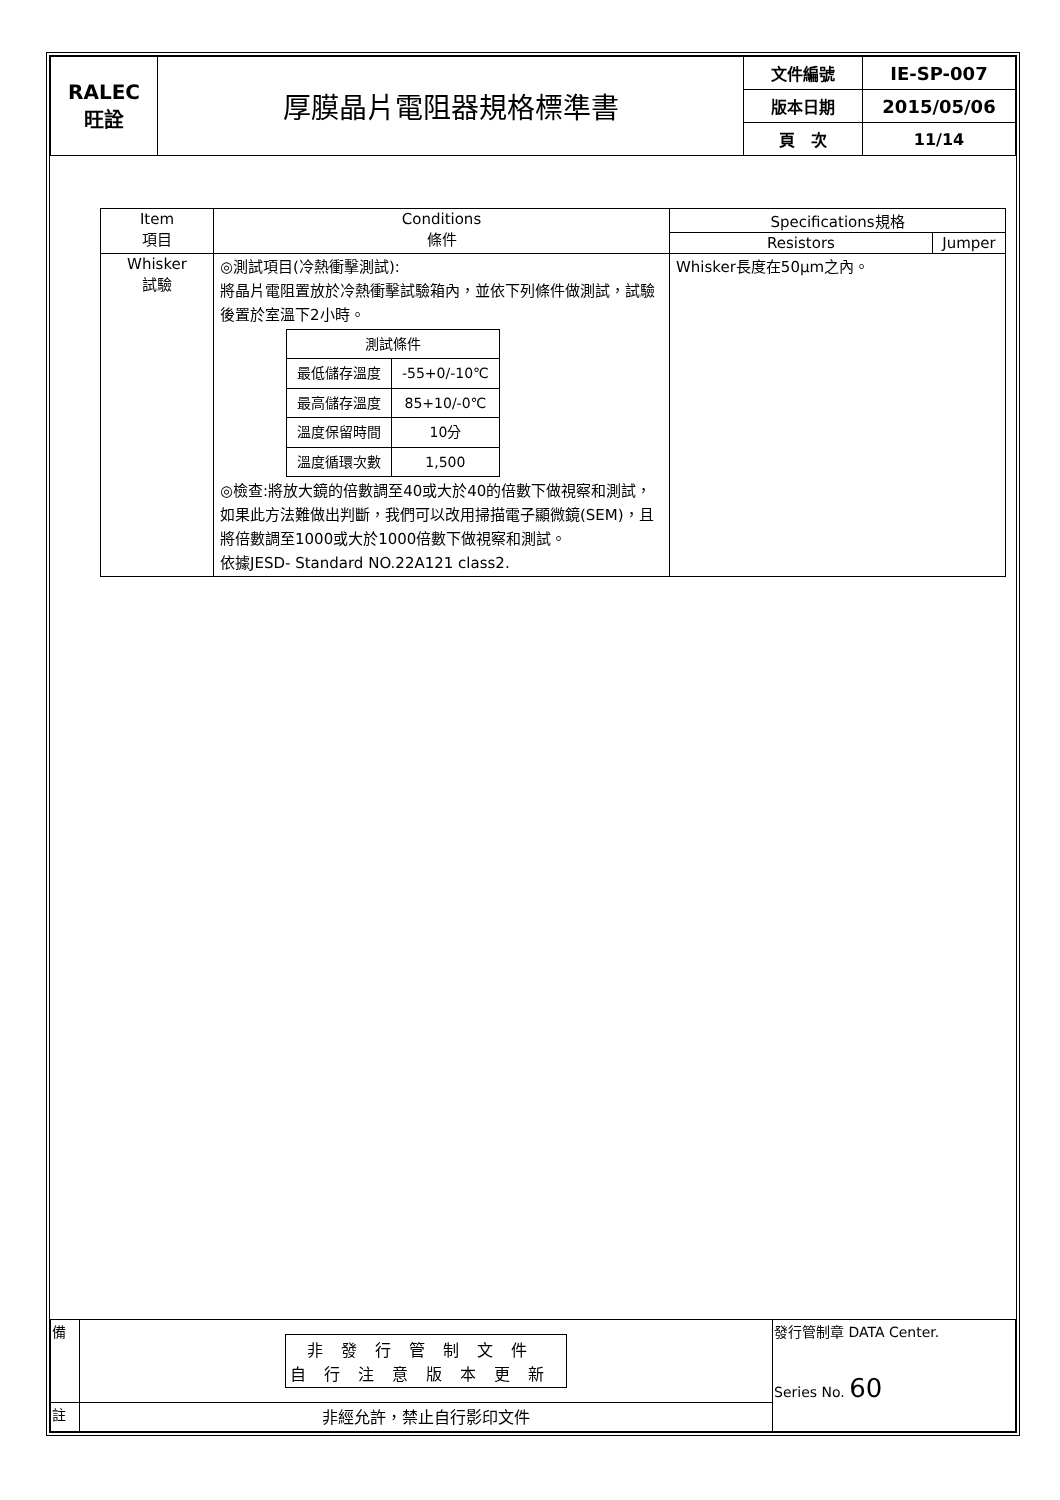| RALEC 旺詮 | 厚膜晶片電阻器規格標準書 | 文件編號 | IE-SP-007 |
| | | 版本日期 | 2015/05/06 |
| | | 頁 次 | 11/14 |
| Item 項目 | Conditions 條件 | Specifications規格 | |
| --- | --- | --- | --- |
| | | Resistors | Jumper |
| Whisker 試驗 | ◎測試項目(冷熱衝擊測試): 將晶片電阻置放於冷熱衝擊試驗箱內，並依下列條件做測試，試驗後置於室溫下2小時。 / 測試條件 / / / 最低儲存溫度 / -55+0/-10℃ / / 最高儲存溫度 / 85+10/-0℃ / / 溫度保留時間 / 10分 / / 溫度循環次數 / 1,500 / ◎檢查:將放大鏡的倍數調至40或大於40的倍數下做視察和測試，如果此方法難做出判斷，我們可以改用掃描電子顯微鏡(SEM)，且將倍數調至1000或大於1000倍數下做視察和測試。 依據JESD- Standard NO.22A121 class2. | Whisker長度在50μm之內。 | |
| 備 | 非發行管制文件 自行注意版本更新 | 發行管制章 DATA Center. Series No. 60 |
| 註 | 非經允許，禁止自行影印文件 | |